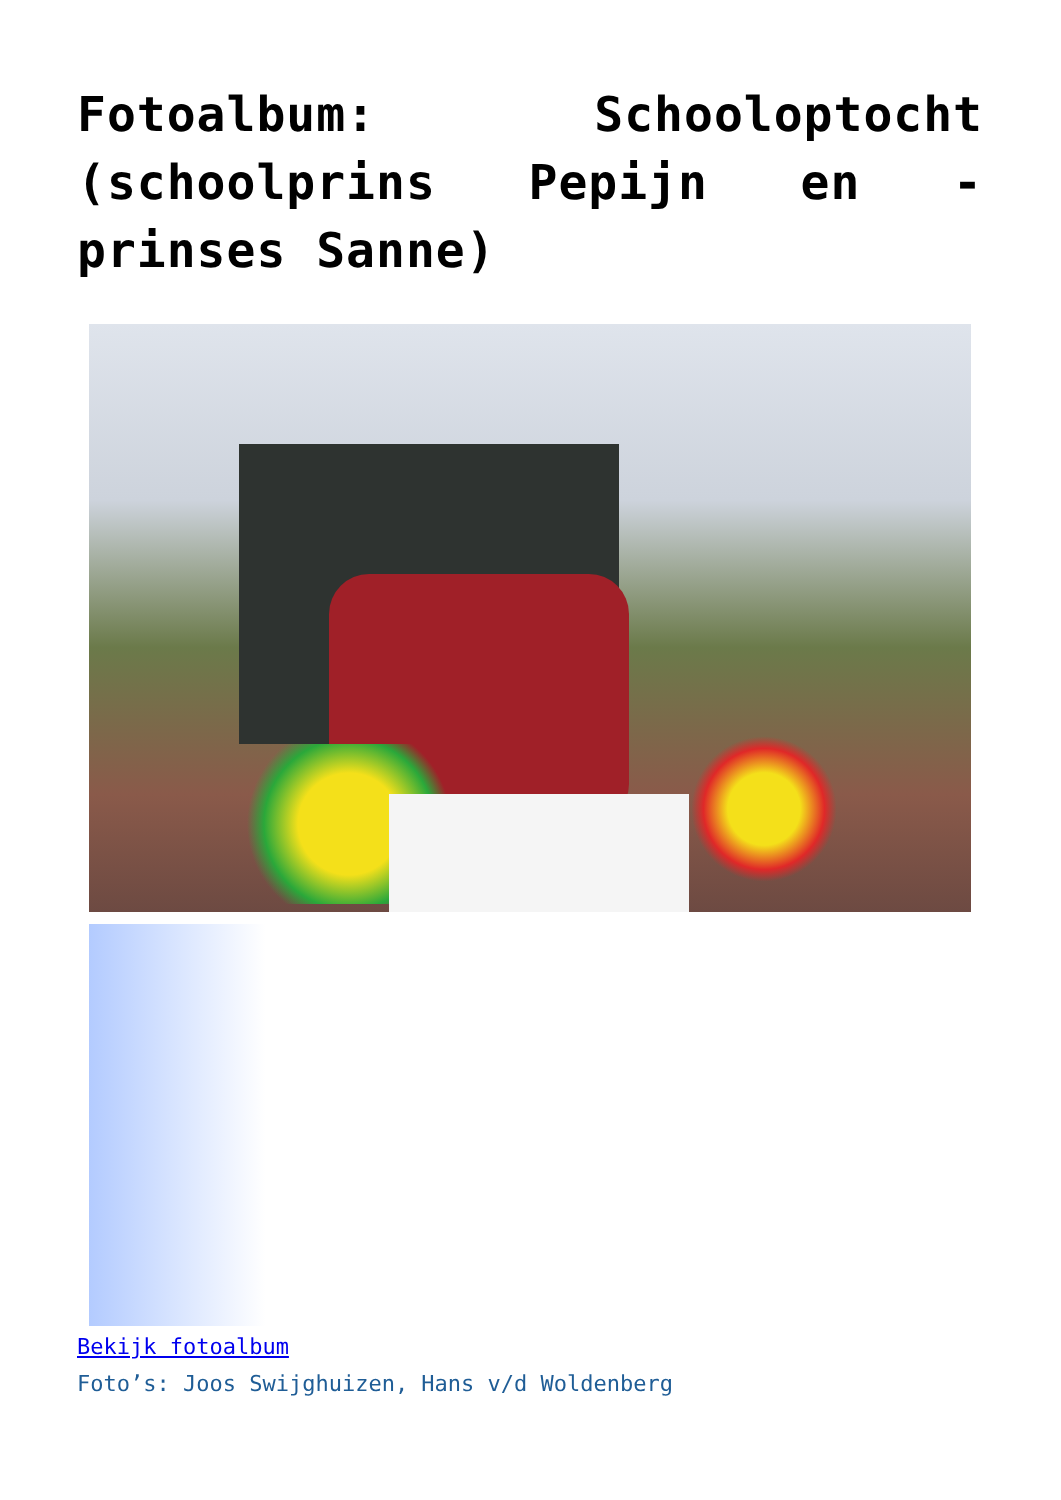Fotoalbum: Schooloptocht (schoolprins Pepijn en -prinses Sanne)
Bekijk fotoalbum
Foto’s: Joos Swijghuizen, Hans v/d Woldenberg